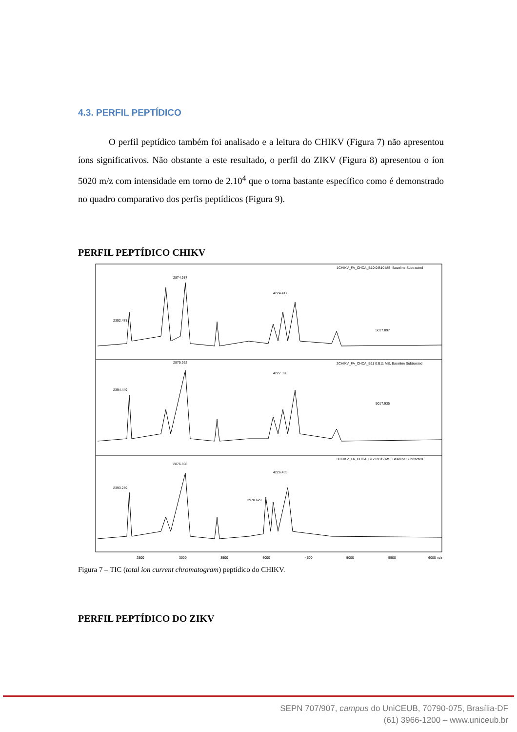4.3. PERFIL PEPTÍDICO
O perfil peptídico também foi analisado e a leitura do CHIKV (Figura 7) não apresentou íons significativos. Não obstante a este resultado, o perfil do ZIKV (Figura 8) apresentou o íon 5020 m/z com intensidade em torno de 2.10<sup>4</sup> que o torna bastante específico como é demonstrado no quadro comparativo dos perfis peptídicos (Figura 9).
PERFIL PEPTÍDICO CHIKV
1CHIKV_FA_CHCA_B10 0:B10 MS, Baseline Subtracted
2CHIKV_FA_CHCA_B11 0:B11 MS, Baseline Subtracted
3CHIKV_FA_CHCA_B12 0:B12 MS, Baseline Subtracted
2392.478
2874.987
4224.417
5017.897
2394.449
2875.962
4227.398
5017.935
2393.289
2876.808
4226.435
3970.629
2500
3000
3500
4000
4500
5000
5500
6000 m/z
Figura 7 – TIC (total ion current chromatogram) peptídico do CHIKV.
PERFIL PEPTÍDICO DO ZIKV
SEPN 707/907, campus do UniCEUB, 70790-075, Brasília-DF
(61) 3966-1200 – www.uniceub.br